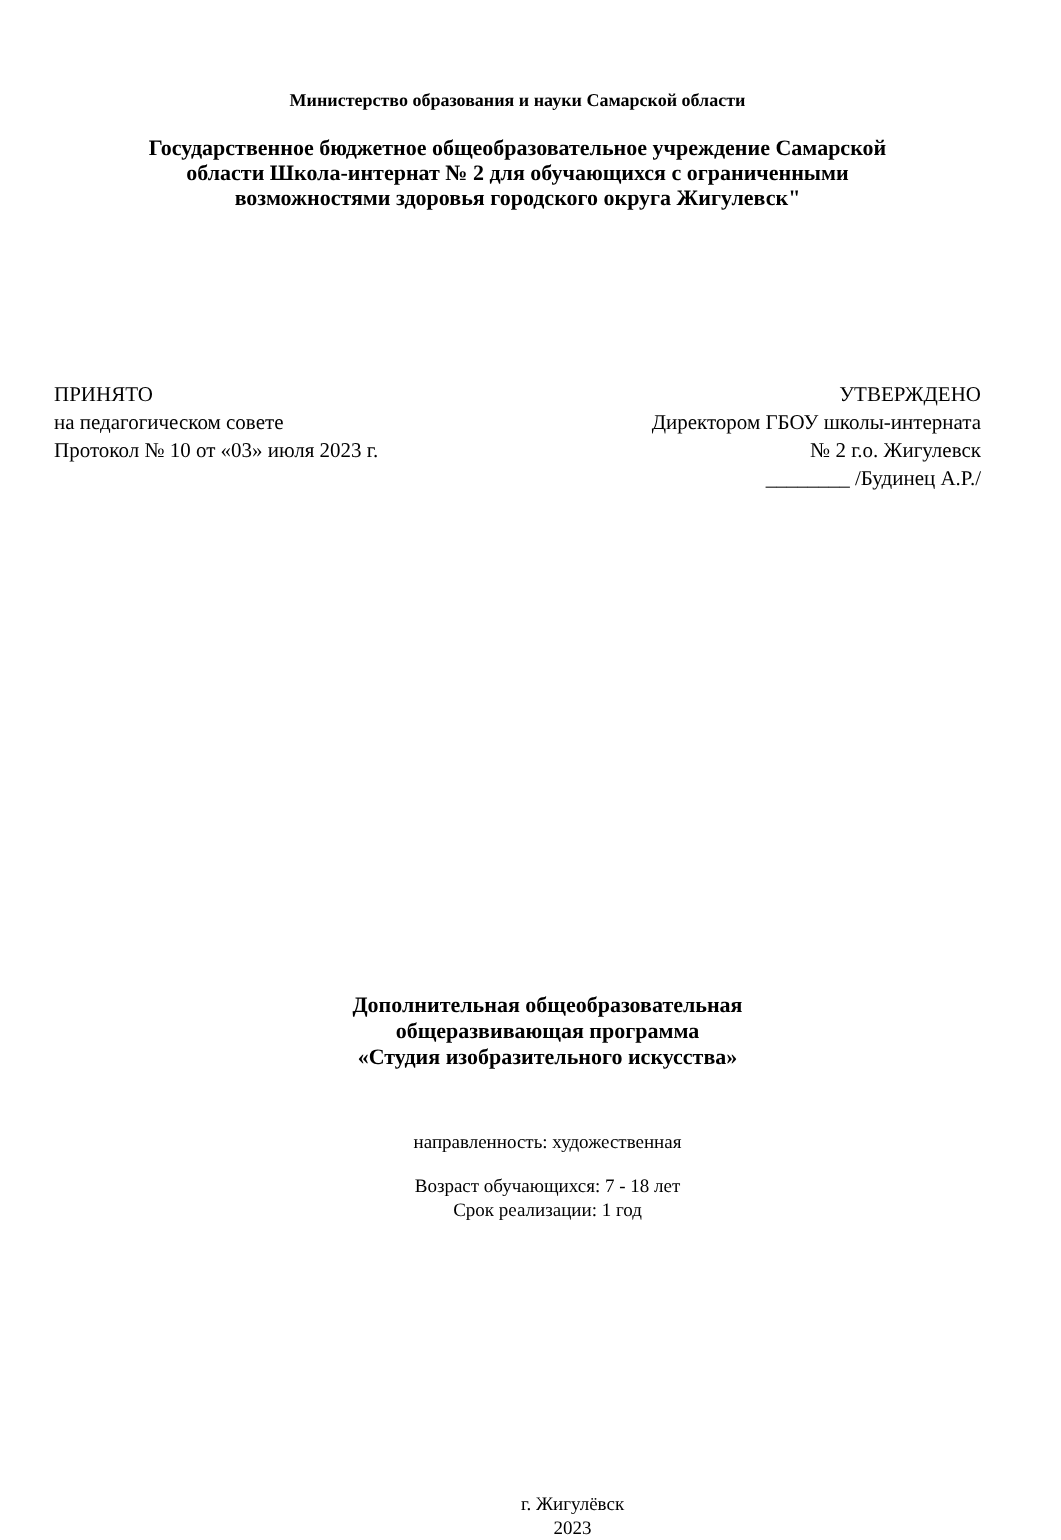Министерство образования и науки Самарской области
Государственное бюджетное общеобразовательное учреждение Самарской
области Школа-интернат № 2 для обучающихся с ограниченными
возможностями здоровья городского округа Жигулевск"
ПРИНЯТО
на педагогическом совете
Протокол № 10 от «03» июля 2023 г.
УТВЕРЖДЕНО
Директором ГБОУ школы-интерната
№ 2 г.о. Жигулевск
________ /Будинец А.Р./
Дополнительная общеобразовательная
общеразвивающая программа
«Студия изобразительного искусства»
направленность: художественная
Возраст обучающихся: 7 - 18 лет
Срок реализации: 1 год
г. Жигулёвск
2023